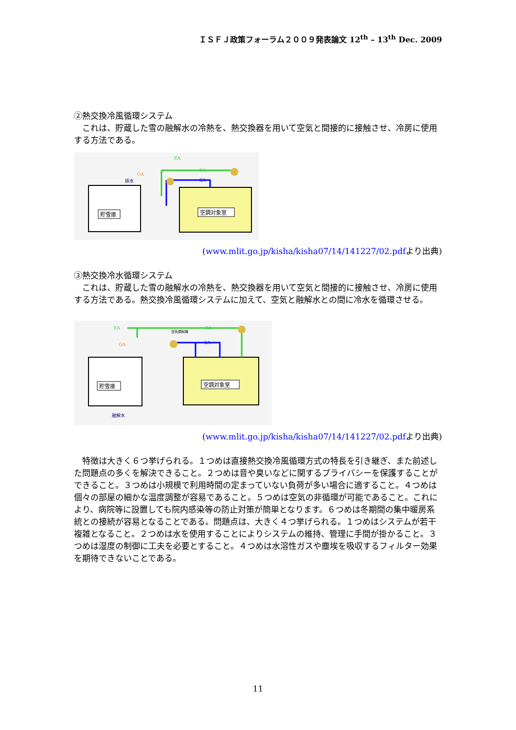ＩＳＦＪ政策フォーラム２００９発表論文 12<sup>th</sup> – 13<sup>th</sup> Dec. 2009
②熱交換冷風循環システム
　これは、貯蔵した雪の融解水の冷熱を、熱交換器を用いて空気と間接的に接触させ、冷房に使用する方法である。
EA
RA
SA
OA
排水
貯雪庫
空調対象室
(www.mlit.go.jp/kisha/kisha07/14/141227/02.pdfより出典)
③熱交換冷水循環システム
　これは、貯蔵した雪の融解水の冷熱を、熱交換器を用いて空気と間接的に接触させ、冷房に使用する方法である。熱交換冷風循環システムに加えて、空気と融解水との間に冷水を循環させる。
EA
RA
SA
OA
空気調和機
融解水
貯雪庫
空調対象室
(www.mlit.go.jp/kisha/kisha07/14/141227/02.pdfより出典)
　特徴は大きく６つ挙げられる。１つめは直接熱交換冷風循環方式の特長を引き継ぎ、また前述した問題点の多くを解決できること。２つめは音や臭いなどに関するプライバシーを保護することができること。３つめは小規模で利用時間の定まっていない負荷が多い場合に適すること。４つめは個々の部屋の細かな温度調整が容易であること。５つめは空気の非循環が可能であること。これにより、病院等に設置しても院内感染等の防止対策が簡単となります。６つめは冬期間の集中暖房系統との接続が容易となることである。問題点は、大きく４つ挙げられる。１つめはシステムが若干複雑となること。２つめは水を使用することによりシステムの維持、管理に手間が掛かること。３つめは湿度の制御に工夫を必要とすること。４つめは水溶性ガスや塵埃を吸収するフィルター効果を期待できないことである。
11